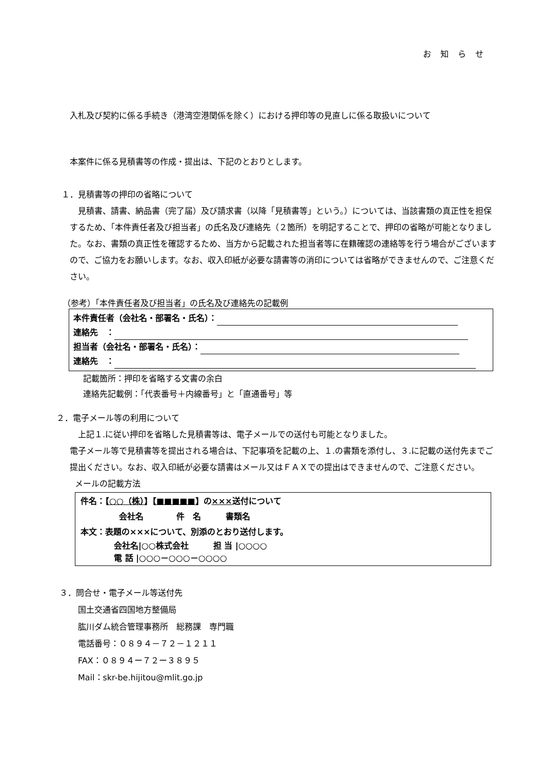お知らせ
入札及び契約に係る手続き（港湾空港関係を除く）における押印等の見直しに係る取扱いについて
本案件に係る見積書等の作成・提出は、下記のとおりとします。
１．見積書等の押印の省略について
　見積書、請書、納品書（完了届）及び請求書（以降「見積書等」という。）については、当該書類の真正性を担保するため、「本件責任者及び担当者」の氏名及び連絡先（２箇所）を明記することで、押印の省略が可能となりました。なお、書類の真正性を確認するため、当方から記載された担当者等に在籍確認の連絡等を行う場合がございますので、ご協力をお願いします。なお、収入印紙が必要な請書等の消印については省略ができませんので、ご注意ください。
（参考）「本件責任者及び担当者」の氏名及び連絡先の記載例
本件責任者（会社名・部署名・氏名）：
連絡先　：
担当者（会社名・部署名・氏名）：
連絡先　：
記載箇所：押印を省略する文書の余白
連絡先記載例：「代表番号＋内線番号」と「直通番号」等
２．電子メール等の利用について
　上記１.に従い押印を省略した見積書等は、電子メールでの送付も可能となりました。
電子メール等で見積書等を提出される場合は、下記事項を記載の上、１.の書類を添付し、３.に記載の送付先までご提出ください。なお、収入印紙が必要な請書はメール又はＦＡＸでの提出はできませんので、ご注意ください。
メールの記載方法
件名：【○○（株）】【■■■■■】の×××送付について
会社名　　　　件　名　　　書類名
本文：表題の×××について、別添のとおり送付します。
会社名|○○株式会社　　　担 当 |○○○○
電 話 |○○○－○○○－○○○○
３．問合せ・電子メール等送付先
国土交通省四国地方整備局
肱川ダム統合管理事務所　総務課　専門職
電話番号：０８９４－７２－１２１１
FAX：０８９４ー７２ー３８９５
Mail：skr-be.hijitou@mlit.go.jp